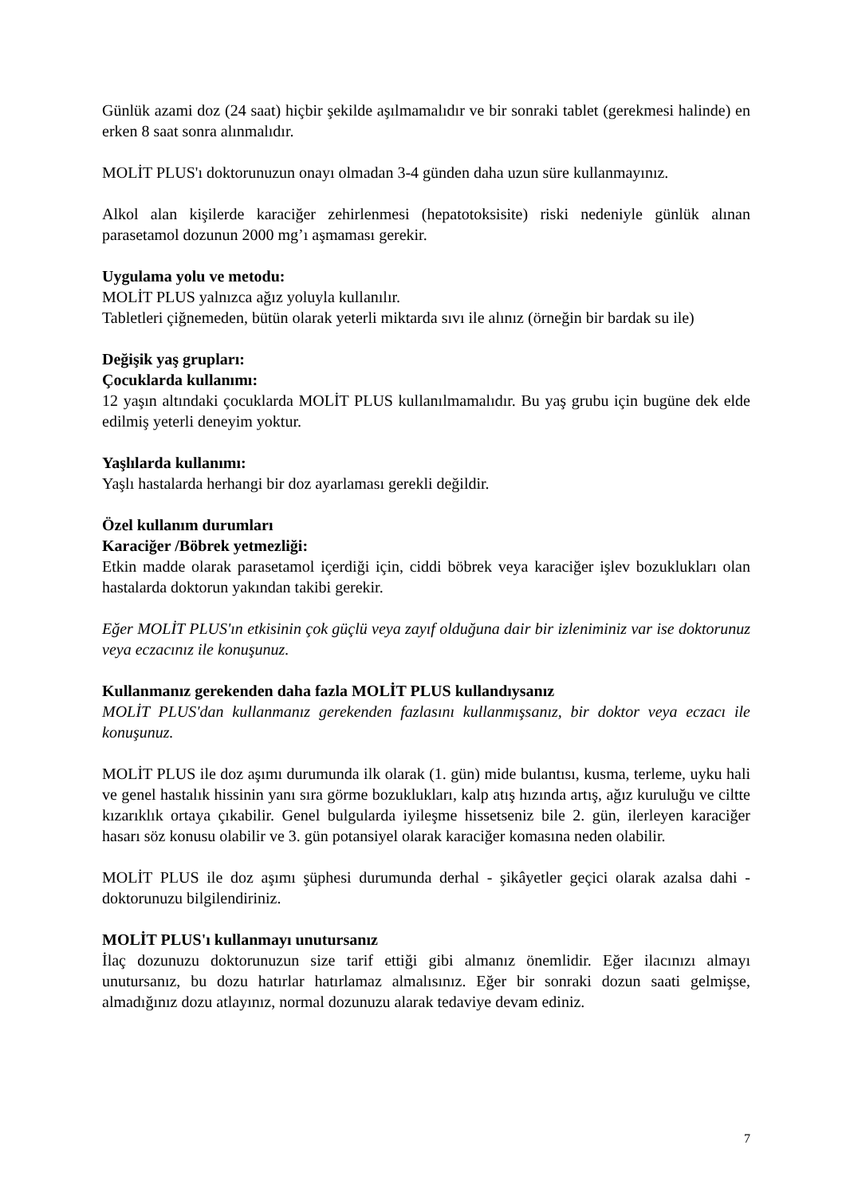Günlük azami doz (24 saat) hiçbir şekilde aşılmamalıdır ve bir sonraki tablet (gerekmesi halinde) en erken 8 saat sonra alınmalıdır.
MOLİT PLUS'ı doktorunuzun onayı olmadan 3-4 günden daha uzun süre kullanmayınız.
Alkol alan kişilerde karaciğer zehirlenmesi (hepatotoksisite) riski nedeniyle günlük alınan parasetamol dozunun 2000 mg’ı aşmaması gerekir.
Uygulama yolu ve metodu:
MOLİT PLUS yalnızca ağız yoluyla kullanılır.
Tabletleri çiğnemeden, bütün olarak yeterli miktarda sıvı ile alınız (örneğin bir bardak su ile)
Değişik yaş grupları:
Çocuklarda kullanımı:
12 yaşın altındaki çocuklarda MOLİT PLUS kullanılmamalıdır. Bu yaş grubu için bugüne dek elde edilmiş yeterli deneyim yoktur.
Yaşlılarda kullanımı:
Yaşlı hastalarda herhangi bir doz ayarlaması gerekli değildir.
Özel kullanım durumları
Karaciğer /Böbrek yetmezliği:
Etkin madde olarak parasetamol içerdiği için, ciddi böbrek veya karaciğer işlev bozuklukları olan hastalarda doktorun yakından takibi gerekir.
Eğer MOLİT PLUS'ın etkisinin çok güçlü veya zayıf olduğuna dair bir izleniminiz var ise doktorunuz veya eczacınız ile konuşunuz.
Kullanmanız gerekenden daha fazla MOLİT PLUS kullandıysanız
MOLİT PLUS'dan kullanmanız gerekenden fazlasını kullanmışsanız, bir doktor veya eczacı ile konuşunuz.
MOLİT PLUS ile doz aşımı durumunda ilk olarak (1. gün) mide bulantısı, kusma, terleme, uyku hali ve genel hastalık hissinin yanı sıra görme bozuklukları, kalp atış hızında artış, ağız kuruluğu ve ciltte kızarıklık ortaya çıkabilir. Genel bulgularda iyileşme hissetseniz bile 2. gün, ilerleyen karaciğer hasarı söz konusu olabilir ve 3. gün potansiyel olarak karaciğer komasına neden olabilir.
MOLİT PLUS ile doz aşımı şüphesi durumunda derhal - şikâyetler geçici olarak azalsa dahi - doktorunuzu bilgilendiriniz.
MOLİT PLUS'ı kullanmayı unutursanız
İlaç dozunuzu doktorunuzun size tarif ettiği gibi almanız önemlidir. Eğer ilacınızı almayı unutursanız, bu dozu hatırlar hatırlamaz almalısınız. Eğer bir sonraki dozun saati gelmişse, almadığınız dozu atlayınız, normal dozunuzu alarak tedaviye devam ediniz.
7